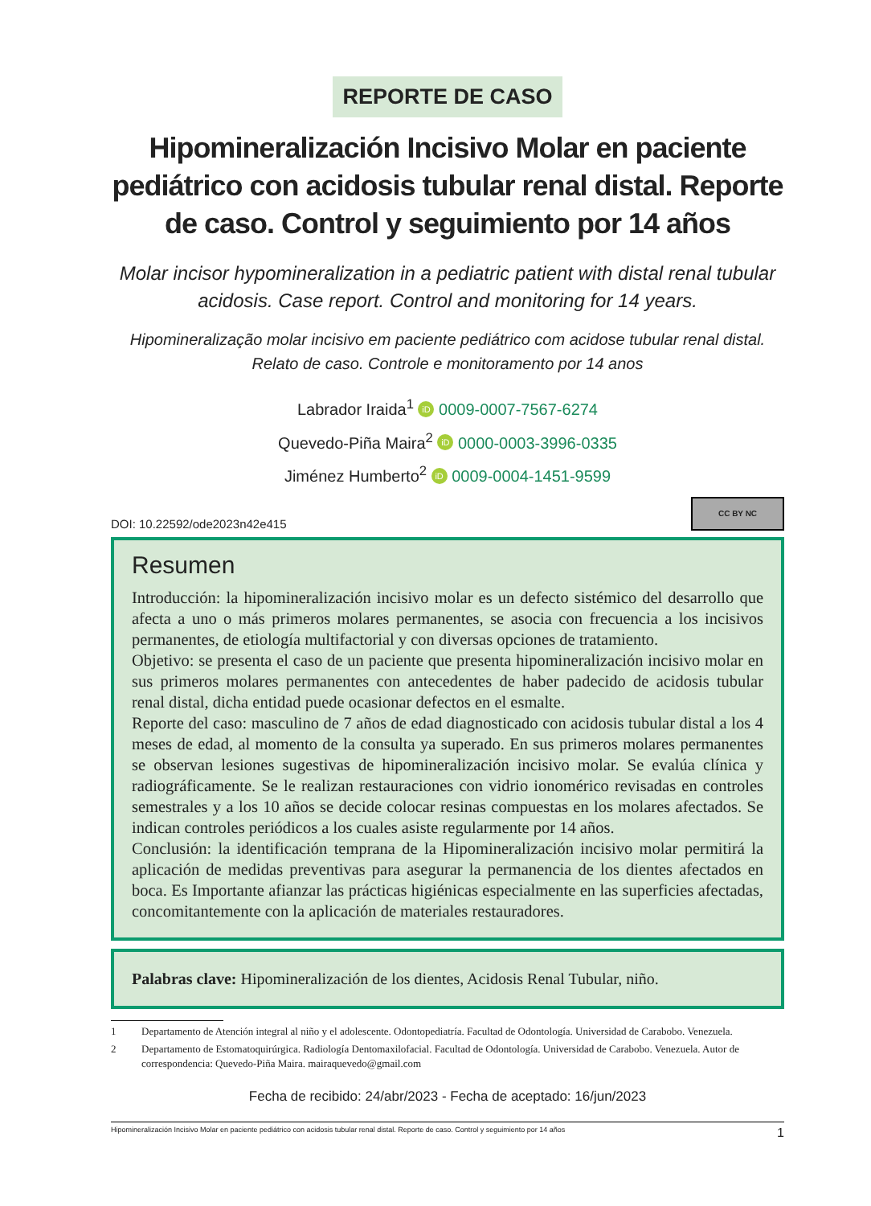REPORTE DE CASO
Hipomineralización Incisivo Molar en paciente pediátrico con acidosis tubular renal distal. Reporte de caso. Control y seguimiento por 14 años
Molar incisor hypomineralization in a pediatric patient with distal renal tubular acidosis. Case report. Control and monitoring for 14 years.
Hipomineralização molar incisivo em paciente pediátrico com acidose tubular renal distal. Relato de caso. Controle e monitoramento por 14 anos
Labrador Iraida<sup>1</sup> iD 0009-0007-7567-6274
Quevedo-Piña Maira<sup>2</sup> iD 0000-0003-3996-0335
Jiménez Humberto<sup>2</sup> iD 0009-0004-1451-9599
DOI: 10.22592/ode2023n42e415
CC BY NC
Resumen
Introducción: la hipomineralización incisivo molar es un defecto sistémico del desarrollo que afecta a uno o más primeros molares permanentes, se asocia con frecuencia a los incisivos permanentes, de etiología multifactorial y con diversas opciones de tratamiento.
Objetivo: se presenta el caso de un paciente que presenta hipomineralización incisivo molar en sus primeros molares permanentes con antecedentes de haber padecido de acidosis tubular renal distal, dicha entidad puede ocasionar defectos en el esmalte.
Reporte del caso: masculino de 7 años de edad diagnosticado con acidosis tubular distal a los 4 meses de edad, al momento de la consulta ya superado. En sus primeros molares permanentes se observan lesiones sugestivas de hipomineralización incisivo molar. Se evalúa clínica y radiográficamente. Se le realizan restauraciones con vidrio ionomérico revisadas en controles semestrales y a los 10 años se decide colocar resinas compuestas en los molares afectados. Se indican controles periódicos a los cuales asiste regularmente por 14 años.
Conclusión: la identificación temprana de la Hipomineralización incisivo molar permitirá la aplicación de medidas preventivas para asegurar la permanencia de los dientes afectados en boca. Es Importante afianzar las prácticas higiénicas especialmente en las superficies afectadas, concomitantemente con la aplicación de materiales restauradores.
Palabras clave: Hipomineralización de los dientes, Acidosis Renal Tubular, niño.
1 Departamento de Atención integral al niño y el adolescente. Odontopediatría. Facultad de Odontología. Universidad de Carabobo. Venezuela.
2 Departamento de Estomatoquirúrgica. Radiología Dentomaxilofacial. Facultad de Odontología. Universidad de Carabobo. Venezuela. Autor de correspondencia: Quevedo-Piña Maira. mairaquevedo@gmail.com
Fecha de recibido: 24/abr/2023 - Fecha de aceptado: 16/jun/2023
Hipomineralización Incisivo Molar en paciente pediátrico con acidosis tubular renal distal. Reporte de caso. Control y seguimiento por 14 años 1